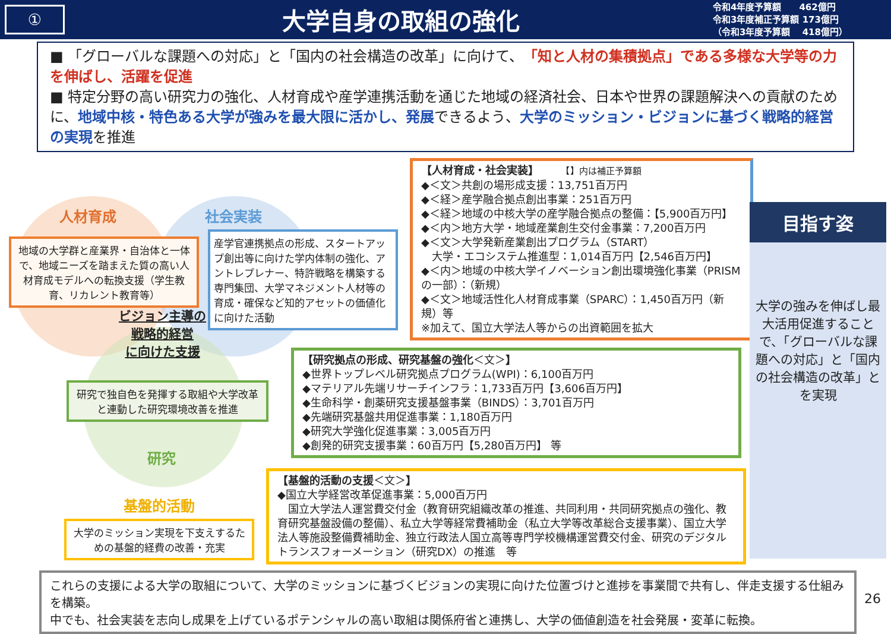①
大学自身の取組の強化
令和4年度予算額　　462億円
令和3年度補正予算額 173億円
（令和3年度予算額　 418億円）
■ 「グローバルな課題への対応」と「国内の社会構造の改革」に向けて、「知と人材の集積拠点」である多様な大学等の力を伸ばし、活躍を促進
■ 特定分野の高い研究力の強化、人材育成や産学連携活動を通じた地域の経済社会、日本や世界の課題解決への貢献のために、地域中核・特色ある大学が強みを最大限に活かし、発展できるよう、大学のミッション・ビジョンに基づく戦略的経営の実現を推進
人材育成 社会実装
地域の大学群と産業界・自治体と一体で、地域ニーズを踏まえた質の高い人材育成モデルへの転換支援（学生教育、リカレント教育等）
産学官連携拠点の形成、スタートアップ創出等に向けた学内体制の強化、アントレプレナー、特許戦略を構築する専門集団、大学マネジメント人材等の育成・確保など知的アセットの価値化に向けた活動
ビジョン主導の
戦略的経営
に向けた支援
研究で独自色を発揮する取組や大学改革と連動した研究環境改善を推進
研究
基盤的活動
大学のミッション実現を下支えするための基盤的経費の改善・充実
【人材育成・社会実装】　　　【】内は補正予算額
◆＜文＞共創の場形成支援：13,751百万円
◆＜経＞産学融合拠点創出事業：251百万円
◆＜経＞地域の中核大学の産学融合拠点の整備：【5,900百万円】
◆＜内＞地方大学・地域産業創生交付金事業：7,200百万円
◆＜文＞大学発新産業創出プログラム（START）
　大学・エコシステム推進型：1,014百万円【2,546百万円】
◆＜内＞地域の中核大学イノベーション創出環境強化事業（PRISMの一部）：（新規）
◆＜文＞地域活性化人材育成事業（SPARC）：1,450百万円（新規）等
※加えて、国立大学法人等からの出資範囲を拡大
【研究拠点の形成、研究基盤の強化＜文＞】
◆世界トップレベル研究拠点プログラム(WPI)：6,100百万円
◆マテリアル先端リサーチインフラ：1,733百万円【3,606百万円】
◆生命科学・創薬研究支援基盤事業（BINDS）：3,701百万円
◆先端研究基盤共用促進事業：1,180百万円
◆研究大学強化促進事業：3,005百万円
◆創発的研究支援事業：60百万円【5,280百万円】 等
【基盤的活動の支援＜文＞】
◆国立大学経営改革促進事業：5,000百万円
　国立大学法人運営費交付金（教育研究組織改革の推進、共同利用・共同研究拠点の強化、教育研究基盤設備の整備）、私立大学等経常費補助金（私立大学等改革総合支援事業）、国立大学法人等施設整備費補助金、独立行政法人国立高等専門学校機構運営費交付金、研究のデジタルトランスフォーメーション（研究DX）の推進　等
目指す姿
大学の強みを伸ばし最大活用促進することで、「グローバルな課題への対応」と「国内の社会構造の改革」とを実現
これらの支援による大学の取組について、大学のミッションに基づくビジョンの実現に向けた位置づけと進捗を事業間で共有し、伴走支援する仕組みを構築。
中でも、社会実装を志向し成果を上げているポテンシャルの高い取組は関係府省と連携し、大学の価値創造を社会発展・変革に転換。
26